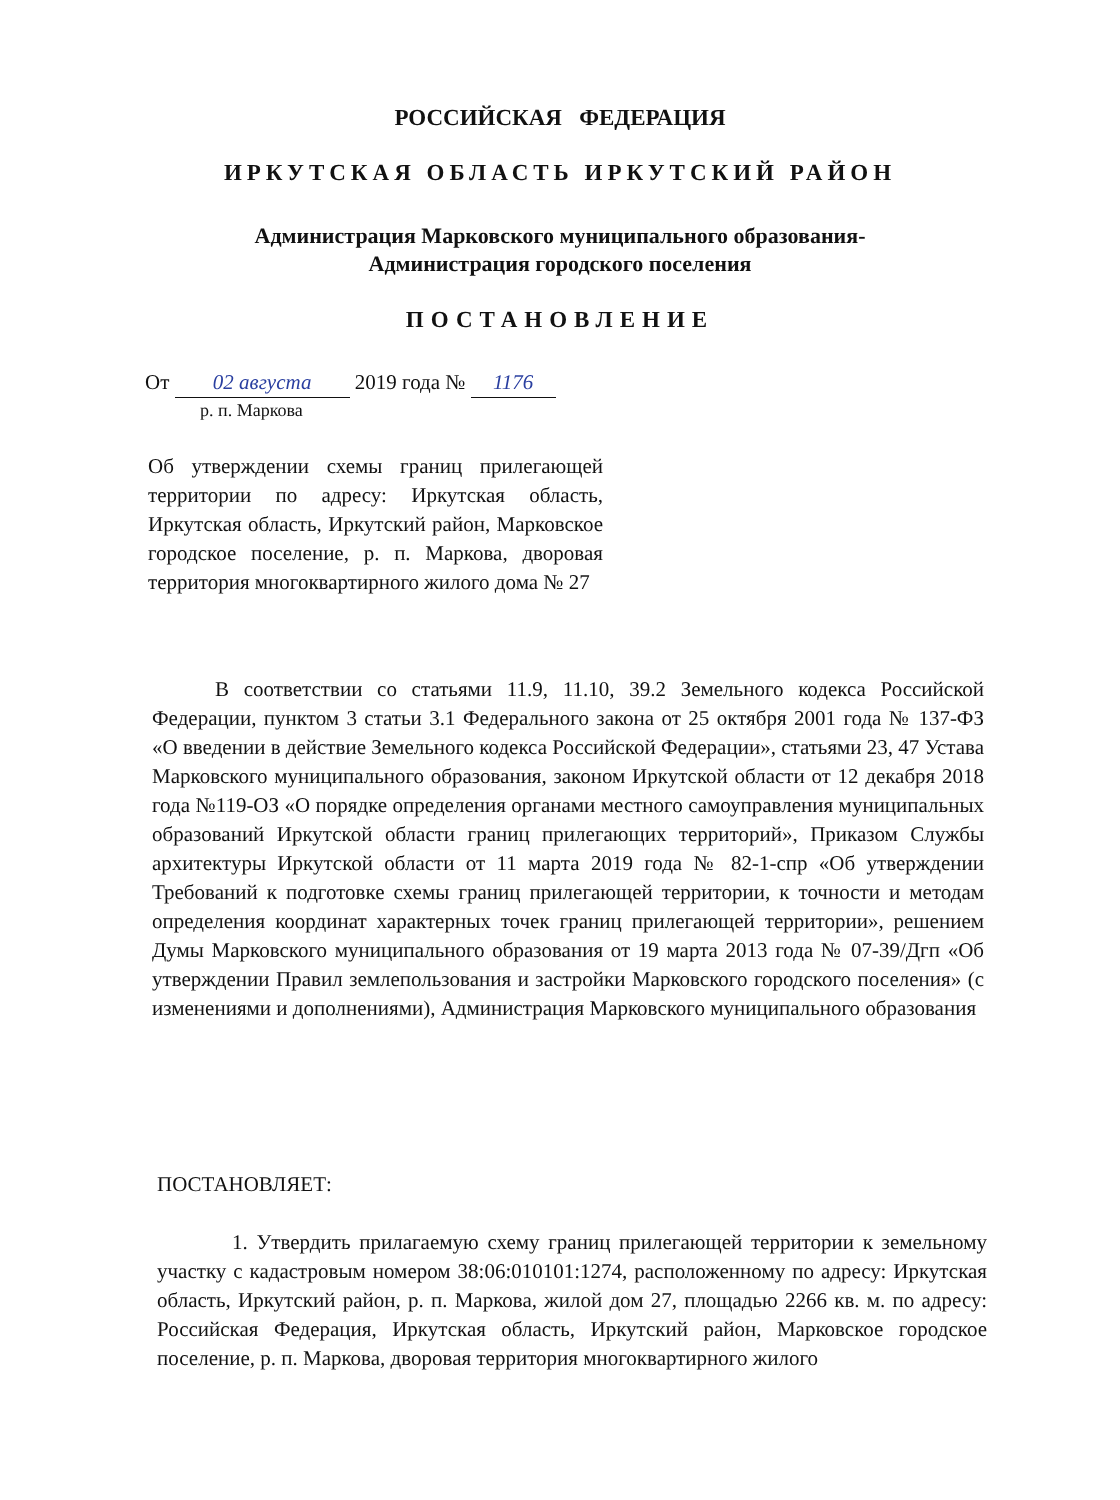РОССИЙСКАЯ ФЕДЕРАЦИЯ
ИРКУТСКАЯ ОБЛАСТЬ ИРКУТСКИЙ РАЙОН
Администрация Марковского муниципального образования-
Администрация городского поселения
ПОСТАНОВЛЕНИЕ
От 02 августа 2019 года № 1176
р. п. Маркова
Об утверждении схемы границ прилегающей территории по адресу: Иркутская область, Иркутская область, Иркутский район, Марковское городское поселение, р. п. Маркова, дворовая территория многоквартирного жилого дома № 27
В соответствии со статьями 11.9, 11.10, 39.2 Земельного кодекса Российской Федерации, пунктом 3 статьи 3.1 Федерального закона от 25 октября 2001 года № 137-ФЗ «О введении в действие Земельного кодекса Российской Федерации», статьями 23, 47 Устава Марковского муниципального образования, законом Иркутской области от 12 декабря 2018 года №119-ОЗ «О порядке определения органами местного самоуправления муниципальных образований Иркутской области границ прилегающих территорий», Приказом Службы архитектуры Иркутской области от 11 марта 2019 года № 82-1-спр «Об утверждении Требований к подготовке схемы границ прилегающей территории, к точности и методам определения координат характерных точек границ прилегающей территории», решением Думы Марковского муниципального образования от 19 марта 2013 года № 07-39/Дгп «Об утверждении Правил землепользования и застройки Марковского городского поселения» (с изменениями и дополнениями), Администрация Марковского муниципального образования
ПОСТАНОВЛЯЕТ:
1. Утвердить прилагаемую схему границ прилегающей территории к земельному участку с кадастровым номером 38:06:010101:1274, расположенному по адресу: Иркутская область, Иркутский район, р. п. Маркова, жилой дом 27, площадью 2266 кв. м. по адресу: Российская Федерация, Иркутская область, Иркутский район, Марковское городское поселение, р. п. Маркова, дворовая территория многоквартирного жилого